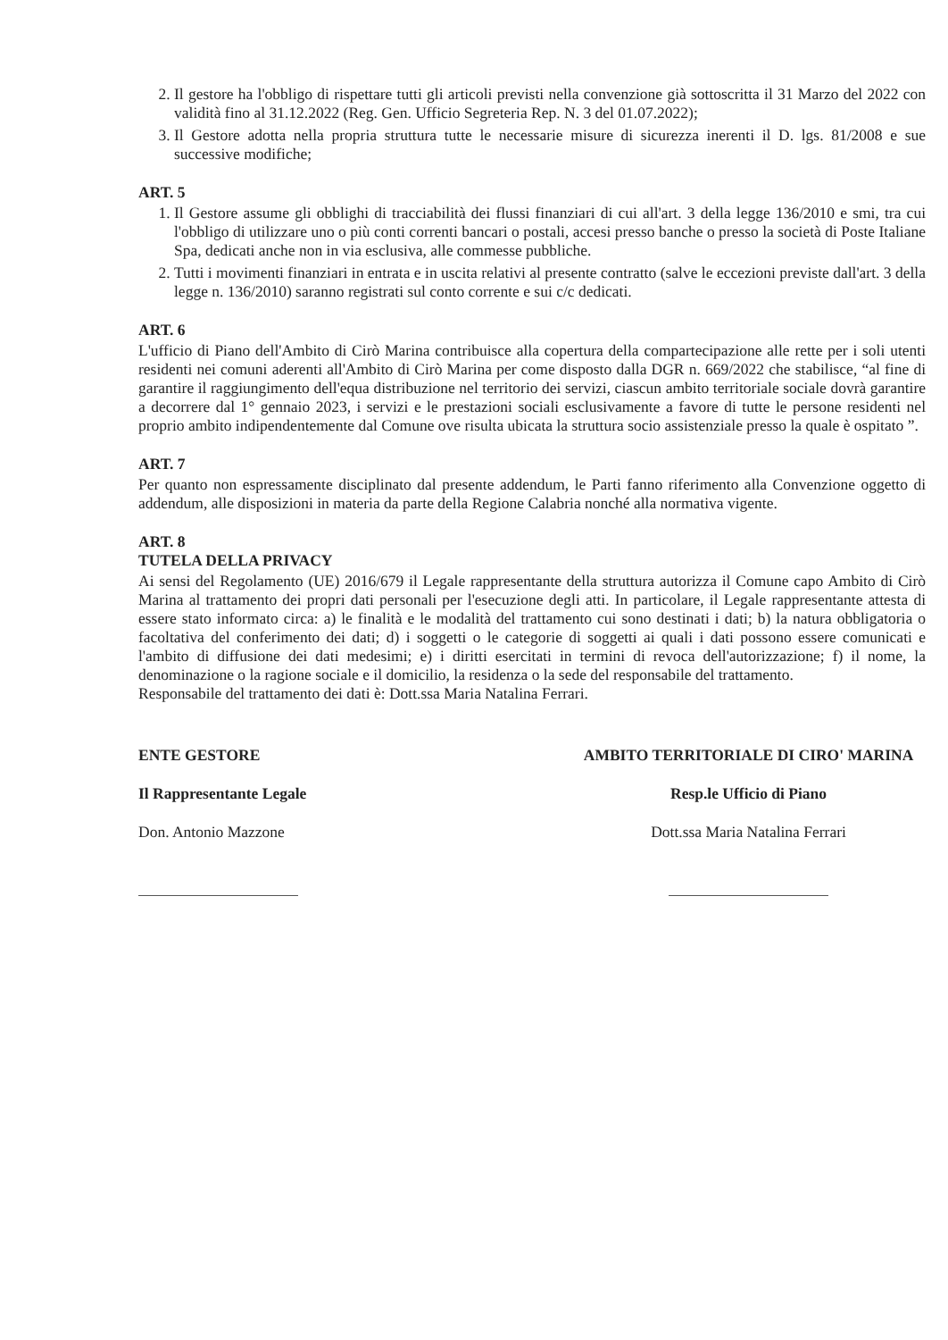2. Il gestore ha l'obbligo di rispettare tutti gli articoli previsti nella convenzione già sottoscritta il 31 Marzo del 2022 con validità fino al 31.12.2022 (Reg. Gen. Ufficio Segreteria Rep. N. 3 del 01.07.2022);
3. Il Gestore adotta nella propria struttura tutte le necessarie misure di sicurezza inerenti il D. lgs. 81/2008 e sue successive modifiche;
ART. 5
1. Il Gestore assume gli obblighi di tracciabilità dei flussi finanziari di cui all'art. 3 della legge 136/2010 e smi, tra cui l'obbligo di utilizzare uno o più conti correnti bancari o postali, accesi presso banche o presso la società di Poste Italiane Spa, dedicati anche non in via esclusiva, alle commesse pubbliche.
2. Tutti i movimenti finanziari in entrata e in uscita relativi al presente contratto (salve le eccezioni previste dall'art. 3 della legge n. 136/2010) saranno registrati sul conto corrente e sui c/c dedicati.
ART. 6
L'ufficio di Piano dell'Ambito di Cirò Marina contribuisce alla copertura della compartecipazione alle rette per i soli utenti residenti nei comuni aderenti all'Ambito di Cirò Marina per come disposto dalla DGR n. 669/2022 che stabilisce, “al fine di garantire il raggiungimento dell'equa distribuzione nel territorio dei servizi, ciascun ambito territoriale sociale dovrà garantire a decorrere dal 1° gennaio 2023, i servizi e le prestazioni sociali esclusivamente a favore di tutte le persone residenti nel proprio ambito indipendentemente dal Comune ove risulta ubicata la struttura socio assistenziale presso la quale è ospitato ”.
ART. 7
Per quanto non espressamente disciplinato dal presente addendum, le Parti fanno riferimento alla Convenzione oggetto di addendum, alle disposizioni in materia da parte della Regione Calabria nonché alla normativa vigente.
ART. 8
TUTELA DELLA PRIVACY
Ai sensi del Regolamento (UE) 2016/679 il Legale rappresentante della struttura autorizza il Comune capo Ambito di Cirò Marina al trattamento dei propri dati personali per l'esecuzione degli atti. In particolare, il Legale rappresentante attesta di essere stato informato circa: a) le finalità e le modalità del trattamento cui sono destinati i dati; b) la natura obbligatoria o facoltativa del conferimento dei dati; d) i soggetti o le categorie di soggetti ai quali i dati possono essere comunicati e l'ambito di diffusione dei dati medesimi; e) i diritti esercitati in termini di revoca dell'autorizzazione; f) il nome, la denominazione o la ragione sociale e il domicilio, la residenza o la sede del responsabile del trattamento.
Responsabile del trattamento dei dati è: Dott.ssa Maria Natalina Ferrari.
ENTE GESTORE
Il Rappresentante Legale
Don. Antonio Mazzone
AMBITO TERRITORIALE DI CIRO' MARINA
Resp.le Ufficio di Piano
Dott.ssa Maria Natalina Ferrari